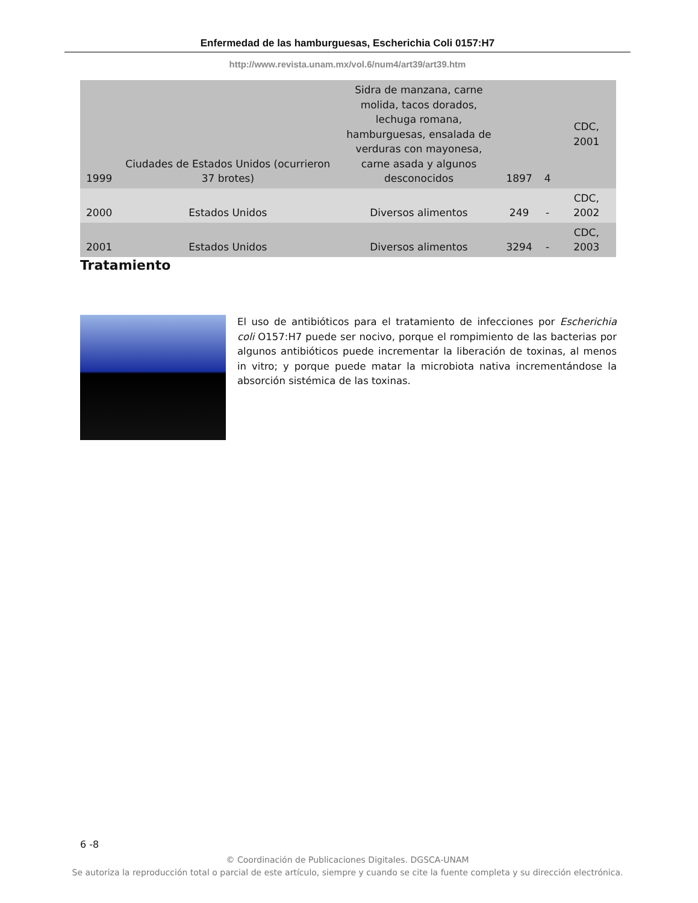Enfermedad de las hamburguesas, Escherichia Coli 0157:H7
http://www.revista.unam.mx/vol.6/num4/art39/art39.htm
| 1999 | Ciudades de Estados Unidos (ocurrieron 37 brotes) | Sidra de manzana, carne molida, tacos dorados, lechuga romana, hamburguesas, ensalada de verduras con mayonesa, carne asada y algunos desconocidos | 1897 | 4 | CDC, 2001 |
| 2000 | Estados Unidos | Diversos alimentos | 249 | - | CDC, 2002 |
| 2001 | Estados Unidos | Diversos alimentos | 3294 | - | CDC, 2003 |
Tratamiento
El uso de antibióticos para el tratamiento de infecciones por Escherichia coli O157:H7 puede ser nocivo, porque el rompimiento de las bacterias por algunos antibióticos puede incrementar la liberación de toxinas, al menos in vitro; y porque puede matar la microbiota nativa incrementándose la absorción sistémica de las toxinas.
6 -8
© Coordinación de Publicaciones Digitales. DGSCA-UNAM
Se autoriza la reproducción total o parcial de este artículo, siempre y cuando se cite la fuente completa y su dirección electrónica.